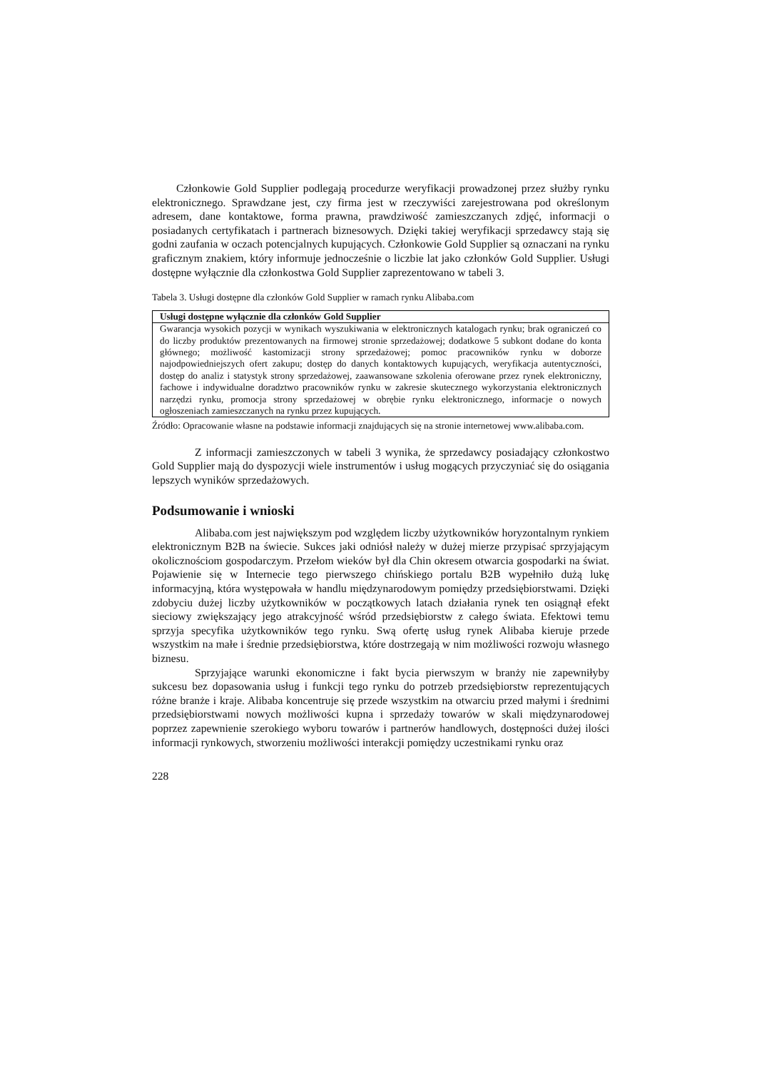Członkowie Gold Supplier podlegają procedurze weryfikacji prowadzonej przez służby rynku elektronicznego. Sprawdzane jest, czy firma jest w rzeczywiści zarejestrowana pod określonym adresem, dane kontaktowe, forma prawna, prawdziwość zamieszczanych zdjęć, informacji o posiadanych certyfikatach i partnerach biznesowych. Dzięki takiej weryfikacji sprzedawcy stają się godni zaufania w oczach potencjalnych kupujących. Członkowie Gold Supplier są oznaczani na rynku graficznym znakiem, który informuje jednocześnie o liczbie lat jako członków Gold Supplier. Usługi dostępne wyłącznie dla członkostwa Gold Supplier zaprezentowano w tabeli 3.
Tabela 3. Usługi dostępne dla członków Gold Supplier w ramach rynku Alibaba.com
| Usługi dostępne wyłącznie dla członków Gold Supplier |
| --- |
| Gwarancja wysokich pozycji w wynikach wyszukiwania w elektronicznych katalogach rynku; brak ograniczeń co do liczby produktów prezentowanych na firmowej stronie sprzedażowej; dodatkowe 5 subkont dodane do konta głównego; możliwość kastomizacji strony sprzedażowej; pomoc pracowników rynku w doborze najodpowiedniejszych ofert zakupu; dostęp do danych kontaktowych kupujących, weryfikacja autentyczności, dostęp do analiz i statystyk strony sprzedażowej, zaawansowane szkolenia oferowane przez rynek elektroniczny, fachowe i indywidualne doradztwo pracowników rynku w zakresie skutecznego wykorzystania elektronicznych narzędzi rynku, promocja strony sprzedażowej w obrębie rynku elektronicznego, informacje o nowych ogłoszeniach zamieszczanych na rynku przez kupujących. |
Źródło: Opracowanie własne na podstawie informacji znajdujących się na stronie internetowej www.alibaba.com.
Z informacji zamieszczonych w tabeli 3 wynika, że sprzedawcy posiadający członkostwo Gold Supplier mają do dyspozycji wiele instrumentów i usług mogących przyczyniać się do osiągania lepszych wyników sprzedażowych.
Podsumowanie i wnioski
Alibaba.com jest największym pod względem liczby użytkowników horyzontalnym rynkiem elektronicznym B2B na świecie. Sukces jaki odniósł należy w dużej mierze przypisać sprzyjającym okolicznościom gospodarczym. Przełom wieków był dla Chin okresem otwarcia gospodarki na świat. Pojawienie się w Internecie tego pierwszego chińskiego portalu B2B wypełniło dużą lukę informacyjną, która występowała w handlu międzynarodowym pomiędzy przedsiębiorstwami. Dzięki zdobyciu dużej liczby użytkowników w początkowych latach działania rynek ten osiągnął efekt sieciowy zwiększający jego atrakcyjność wśród przedsiębiorstw z całego świata. Efektowi temu sprzyja specyfika użytkowników tego rynku. Swą ofertę usług rynek Alibaba kieruje przede wszystkim na małe i średnie przedsiębiorstwa, które dostrzegają w nim możliwości rozwoju własnego biznesu.
Sprzyjające warunki ekonomiczne i fakt bycia pierwszym w branży nie zapewniłyby sukcesu bez dopasowania usług i funkcji tego rynku do potrzeb przedsiębiorstw reprezentujących różne branże i kraje. Alibaba koncentruje się przede wszystkim na otwarciu przed małymi i średnimi przedsiębiorstwami nowych możliwości kupna i sprzedaży towarów w skali międzynarodowej poprzez zapewnienie szerokiego wyboru towarów i partnerów handlowych, dostępności dużej ilości informacji rynkowych, stworzeniu możliwości interakcji pomiędzy uczestnikami rynku oraz
228